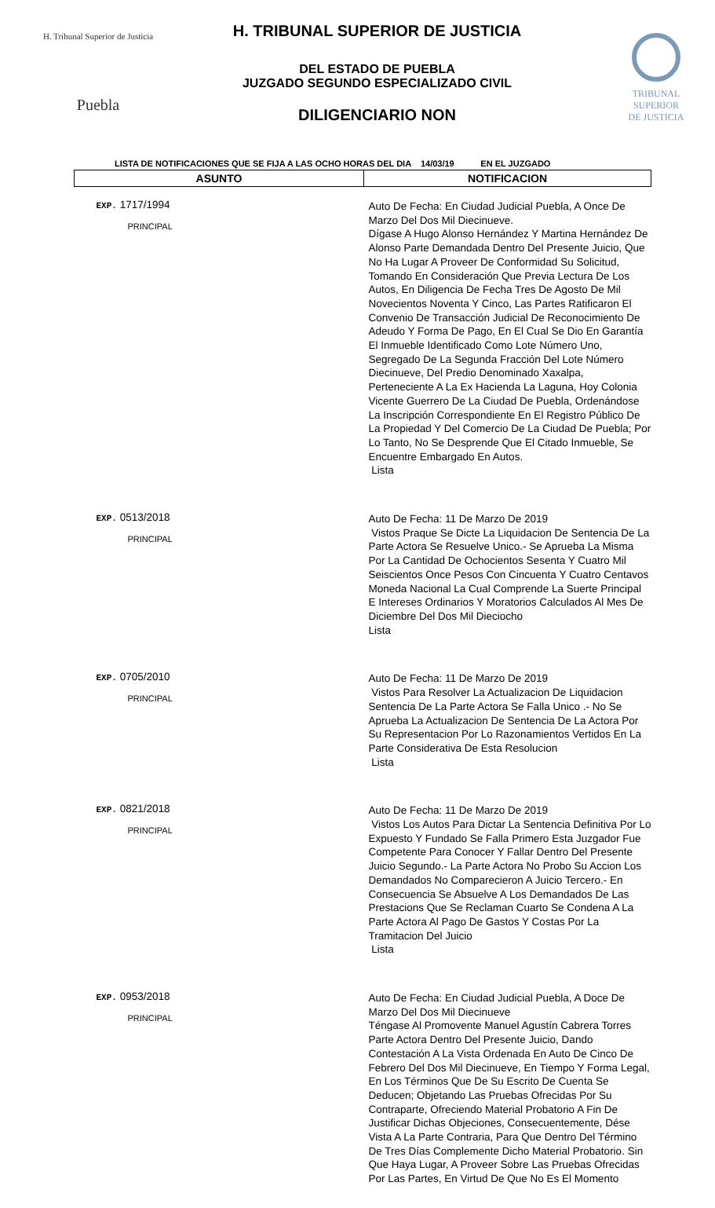H. Tribunal Superior de Justicia
Puebla
H. TRIBUNAL SUPERIOR DE JUSTICIA
DEL ESTADO DE PUEBLA
JUZGADO SEGUNDO ESPECIALIZADO CIVIL
DILIGENCIARIO NON
TRIBUNAL
SUPERIOR
DE JUSTICIA
LISTA DE NOTIFICACIONES QUE SE FIJA A LAS OCHO HORAS DEL DIA 14/03/19 EN EL JUZGADO
| ASUNTO | NOTIFICACION |
| --- | --- |
| EXP. 1717/1994 PRINCIPAL | Auto De Fecha: En Ciudad Judicial Puebla, A Once De Marzo Del Dos Mil Diecinueve. Dígase A Hugo Alonso Hernández Y Martina Hernández De Alonso Parte Demandada Dentro Del Presente Juicio, Que No Ha Lugar A Proveer De Conformidad Su Solicitud, Tomando En Consideración Que Previa Lectura De Los Autos, En Diligencia De Fecha Tres De Agosto De Mil Novecientos Noventa Y Cinco, Las Partes Ratificaron El Convenio De Transacción Judicial De Reconocimiento De Adeudo Y Forma De Pago, En El Cual Se Dio En Garantía El Inmueble Identificado Como Lote Número Uno, Segregado De La Segunda Fracción Del Lote Número Diecinueve, Del Predio Denominado Xaxalpa, Perteneciente A La Ex Hacienda La Laguna, Hoy Colonia Vicente Guerrero De La Ciudad De Puebla, Ordenándose La Inscripción Correspondiente En El Registro Público De La Propiedad Y Del Comercio De La Ciudad De Puebla; Por Lo Tanto, No Se Desprende Que El Citado Inmueble, Se Encuentre Embargado En Autos. Lista |
| EXP. 0513/2018 PRINCIPAL | Auto De Fecha: 11 De Marzo De 2019 Vistos Praque Se Dicte La Liquidacion De Sentencia De La Parte Actora Se Resuelve Unico.- Se Aprueba La Misma Por La Cantidad De Ochocientos Sesenta Y Cuatro Mil Seiscientos Once Pesos Con Cincuenta Y Cuatro Centavos Moneda Nacional La Cual Comprende La Suerte Principal E Intereses Ordinarios Y Moratorios Calculados Al Mes De Diciembre Del Dos Mil Dieciocho Lista |
| EXP. 0705/2010 PRINCIPAL | Auto De Fecha: 11 De Marzo De 2019 Vistos Para Resolver La Actualizacion De Liquidacion Sentencia De La Parte Actora Se Falla Unico .- No Se Aprueba La Actualizacion De Sentencia De La Actora Por Su Representacion Por Lo Razonamientos Vertidos En La Parte Considerativa De Esta Resolucion Lista |
| EXP. 0821/2018 PRINCIPAL | Auto De Fecha: 11 De Marzo De 2019 Vistos Los Autos Para Dictar La Sentencia Definitiva Por Lo Expuesto Y Fundado Se Falla Primero Esta Juzgador Fue Competente Para Conocer Y Fallar Dentro Del Presente Juicio Segundo.- La Parte Actora No Probo Su Accion Los Demandados No Comparecieron A Juicio Tercero.- En Consecuencia Se Absuelve A Los Demandados De Las Prestacions Que Se Reclaman Cuarto Se Condena A La Parte Actora Al Pago De Gastos Y Costas Por La Tramitacion Del Juicio Lista |
| EXP. 0953/2018 PRINCIPAL | Auto De Fecha: En Ciudad Judicial Puebla, A Doce De Marzo Del Dos Mil Diecinueve Téngase Al Promovente Manuel Agustín Cabrera Torres Parte Actora Dentro Del Presente Juicio, Dando Contestación A La Vista Ordenada En Auto De Cinco De Febrero Del Dos Mil Diecinueve, En Tiempo Y Forma Legal, En Los Términos Que De Su Escrito De Cuenta Se Deducen; Objetando Las Pruebas Ofrecidas Por Su Contraparte, Ofreciendo Material Probatorio A Fin De Justificar Dichas Objeciones, Consecuentemente, Dése Vista A La Parte Contraria, Para Que Dentro Del Término De Tres Días Complemente Dicho Material Probatorio. Sin Que Haya Lugar, A Proveer Sobre Las Pruebas Ofrecidas Por Las Partes, En Virtud De Que No Es El Momento |